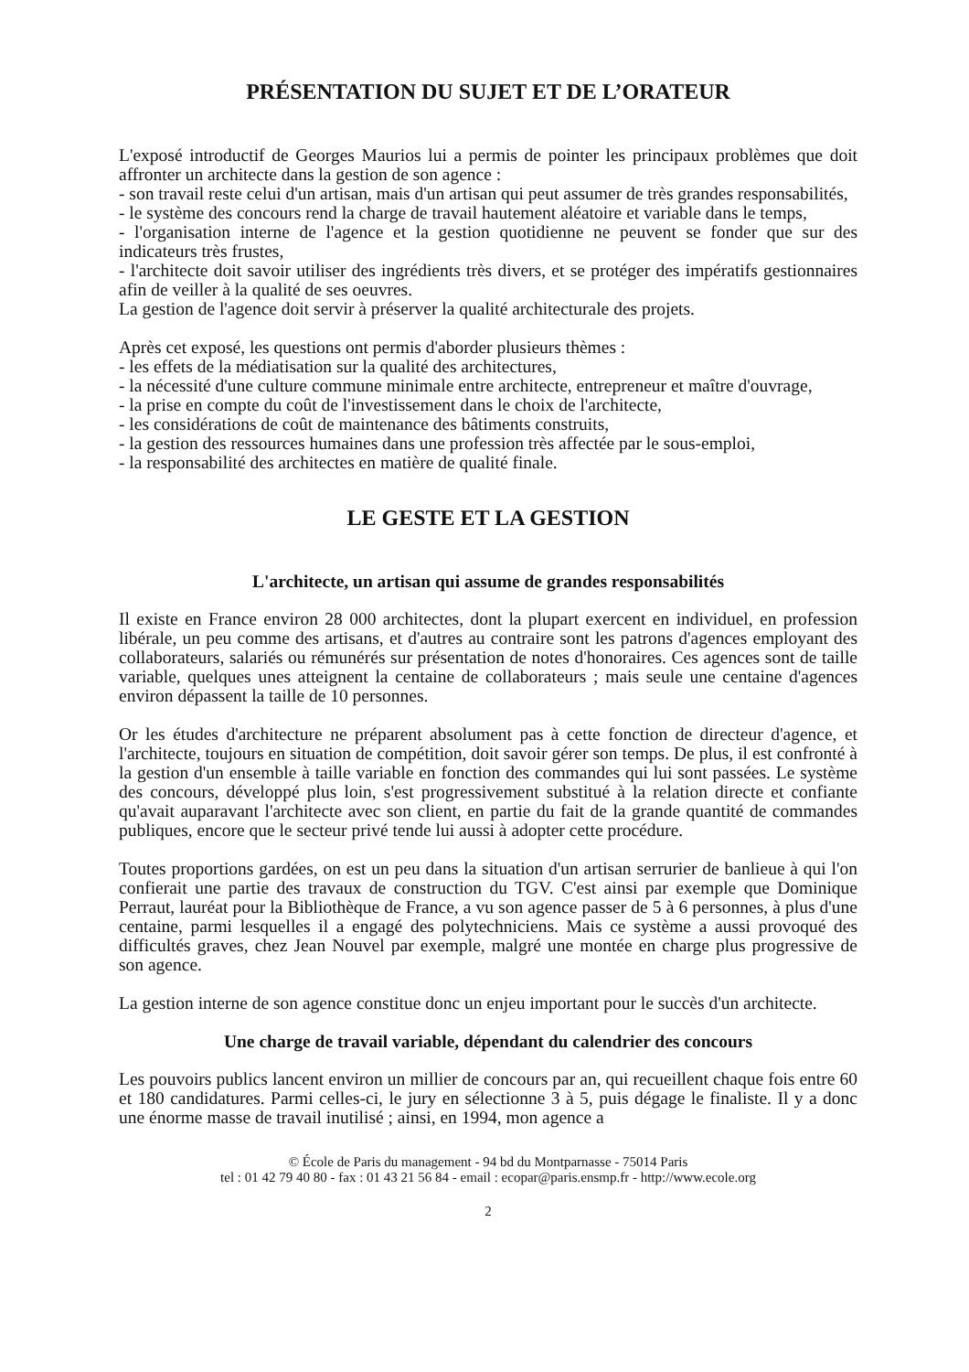PRÉSENTATION DU SUJET ET DE L’ORATEUR
L'exposé introductif de Georges Maurios lui a permis de pointer les principaux problèmes que doit affronter un architecte dans la gestion de son agence :
- son travail reste celui d'un artisan, mais d'un artisan qui peut assumer de très grandes responsabilités,
- le système des concours rend la charge de travail hautement aléatoire et variable dans le temps,
- l'organisation interne de l'agence et la gestion quotidienne ne peuvent se fonder que sur des indicateurs très frustes,
- l'architecte doit savoir utiliser des ingrédients très divers, et se protéger des impératifs gestionnaires afin de veiller à la qualité de ses oeuvres.
La gestion de l'agence doit servir à préserver la qualité architecturale des projets.
Après cet exposé, les questions ont permis d'aborder plusieurs thèmes :
- les effets de la médiatisation sur la qualité des architectures,
- la nécessité d'une culture commune minimale entre architecte, entrepreneur et maître d'ouvrage,
- la prise en compte du coût de l'investissement dans le choix de l'architecte,
- les considérations de coût de maintenance des bâtiments construits,
- la gestion des ressources humaines dans une profession très affectée par le sous-emploi,
- la responsabilité des architectes en matière de qualité finale.
LE GESTE ET LA GESTION
L'architecte, un artisan qui assume de grandes responsabilités
Il existe en France environ 28 000 architectes, dont la plupart exercent en individuel, en profession libérale, un peu comme des artisans, et d'autres au contraire sont les patrons d'agences employant des collaborateurs, salariés ou rémunérés sur présentation de notes d'honoraires. Ces agences sont de taille variable, quelques unes atteignent la centaine de collaborateurs ; mais seule une centaine d'agences environ dépassent la taille de 10 personnes.
Or les études d'architecture ne préparent absolument pas à cette fonction de directeur d'agence, et l'architecte, toujours en situation de compétition, doit savoir gérer son temps. De plus, il est confronté à la gestion d'un ensemble à taille variable en fonction des commandes qui lui sont passées. Le système des concours, développé plus loin, s'est progressivement substitué à la relation directe et confiante qu'avait auparavant l'architecte avec son client, en partie du fait de la grande quantité de commandes publiques, encore que le secteur privé tende lui aussi à adopter cette procédure.
Toutes proportions gardées, on est un peu dans la situation d'un artisan serrurier de banlieue à qui l'on confierait une partie des travaux de construction du TGV. C'est ainsi par exemple que Dominique Perraut, lauréat pour la Bibliothèque de France, a vu son agence passer de 5 à 6 personnes, à plus d'une centaine, parmi lesquelles il a engagé des polytechniciens. Mais ce système a aussi provoqué des difficultés graves, chez Jean Nouvel par exemple, malgré une montée en charge plus progressive de son agence.
La gestion interne de son agence constitue donc un enjeu important pour le succès d'un architecte.
Une charge de travail variable, dépendant du calendrier des concours
Les pouvoirs publics lancent environ un millier de concours par an, qui recueillent chaque fois entre 60 et 180 candidatures. Parmi celles-ci, le jury en sélectionne 3 à 5, puis dégage le finaliste. Il y a donc une énorme masse de travail inutilisé ; ainsi, en 1994, mon agence a
© École de Paris du management - 94 bd du Montparnasse - 75014 Paris
tel : 01 42 79 40 80 - fax : 01 43 21 56 84 - email : ecopar@paris.ensmp.fr - http://www.ecole.org
2